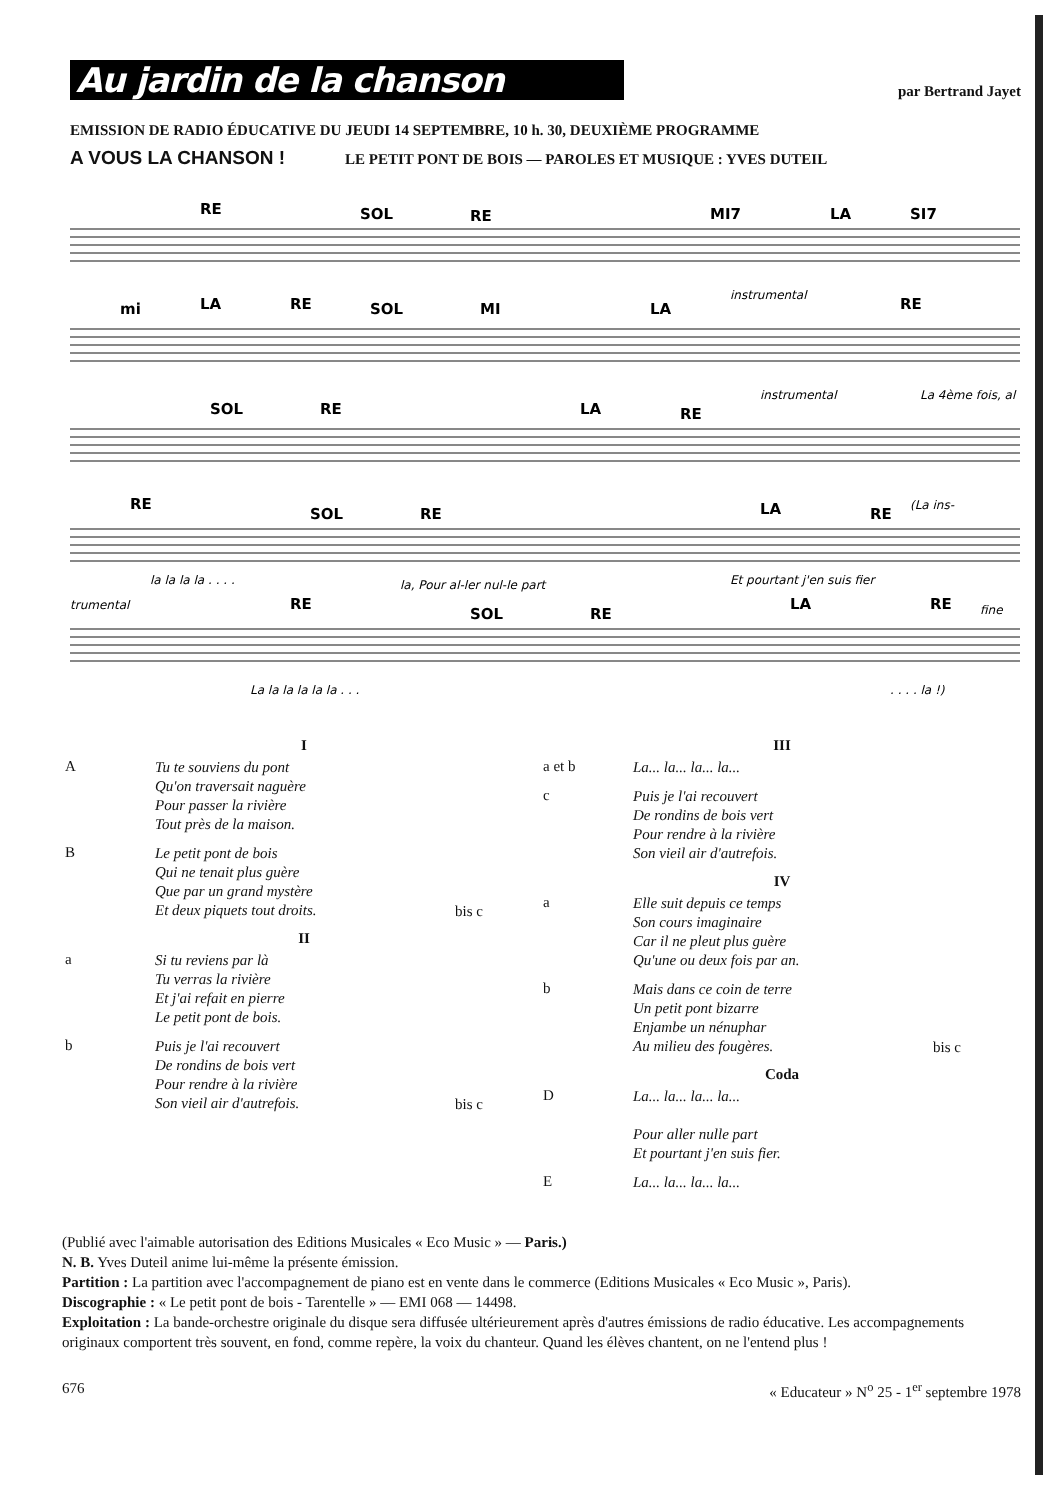Au jardin de la chanson
par Bertrand Jayet
EMISSION DE RADIO ÉDUCATIVE DU JEUDI 14 SEPTEMBRE, 10 h. 30, DEUXIÈME PROGRAMME
A VOUS LA CHANSON ! LE PETIT PONT DE BOIS — PAROLES ET MUSIQUE : YVES DUTEIL
RE
SOL
RE
MI7
LA
SI7
mi
LA
RE
SOL
MI
LA
RE
SOL
RE
LA
RE
RE
SOL
RE
LA
RE
RE
SOL
RE
LA
RE
instrumental
instrumental
La 4ème fois, al
la la la la . . . .
la, Pour al-ler nul-le part
Et pourtant j'en suis fier
(La ins-
trumental
fine
La la la la la la . . .
. . . . la !)
I
A
Tu te souviens du pont
Qu'on traversait naguère
Pour passer la rivière
Tout près de la maison.
B
Le petit pont de bois
Qui ne tenait plus guère
Que par un grand mystère
Et deux piquets tout droits.
bis c
II
a
Si tu reviens par là
Tu verras la rivière
Et j'ai refait en pierre
Le petit pont de bois.
b
Puis je l'ai recouvert
De rondins de bois vert
Pour rendre à la rivière
Son vieil air d'autrefois.
bis c
III
a et b
La... la... la... la...
c
Puis je l'ai recouvert
De rondins de bois vert
Pour rendre à la rivière
Son vieil air d'autrefois.
IV
a
Elle suit depuis ce temps
Son cours imaginaire
Car il ne pleut plus guère
Qu'une ou deux fois par an.
b
Mais dans ce coin de terre
Un petit pont bizarre
Enjambe un nénuphar
Au milieu des fougères.
bis c
Coda
D
La... la... la... la...
Pour aller nulle part
Et pourtant j'en suis fier.
E
La... la... la... la...
(Publié avec l'aimable autorisation des Editions Musicales « Eco Music » — Paris.)
N. B. Yves Duteil anime lui-même la présente émission.
Partition : La partition avec l'accompagnement de piano est en vente dans le commerce (Editions Musicales « Eco Music », Paris).
Discographie : « Le petit pont de bois - Tarentelle » — EMI 068 — 14498.
Exploitation : La bande-orchestre originale du disque sera diffusée ultérieurement après d'autres émissions de radio éducative. Les accompagnements originaux comportent très souvent, en fond, comme repère, la voix du chanteur. Quand les élèves chantent, on ne l'entend plus !
676 « Educateur » N<sup>o</sup> 25 - 1<sup>er</sup> septembre 1978